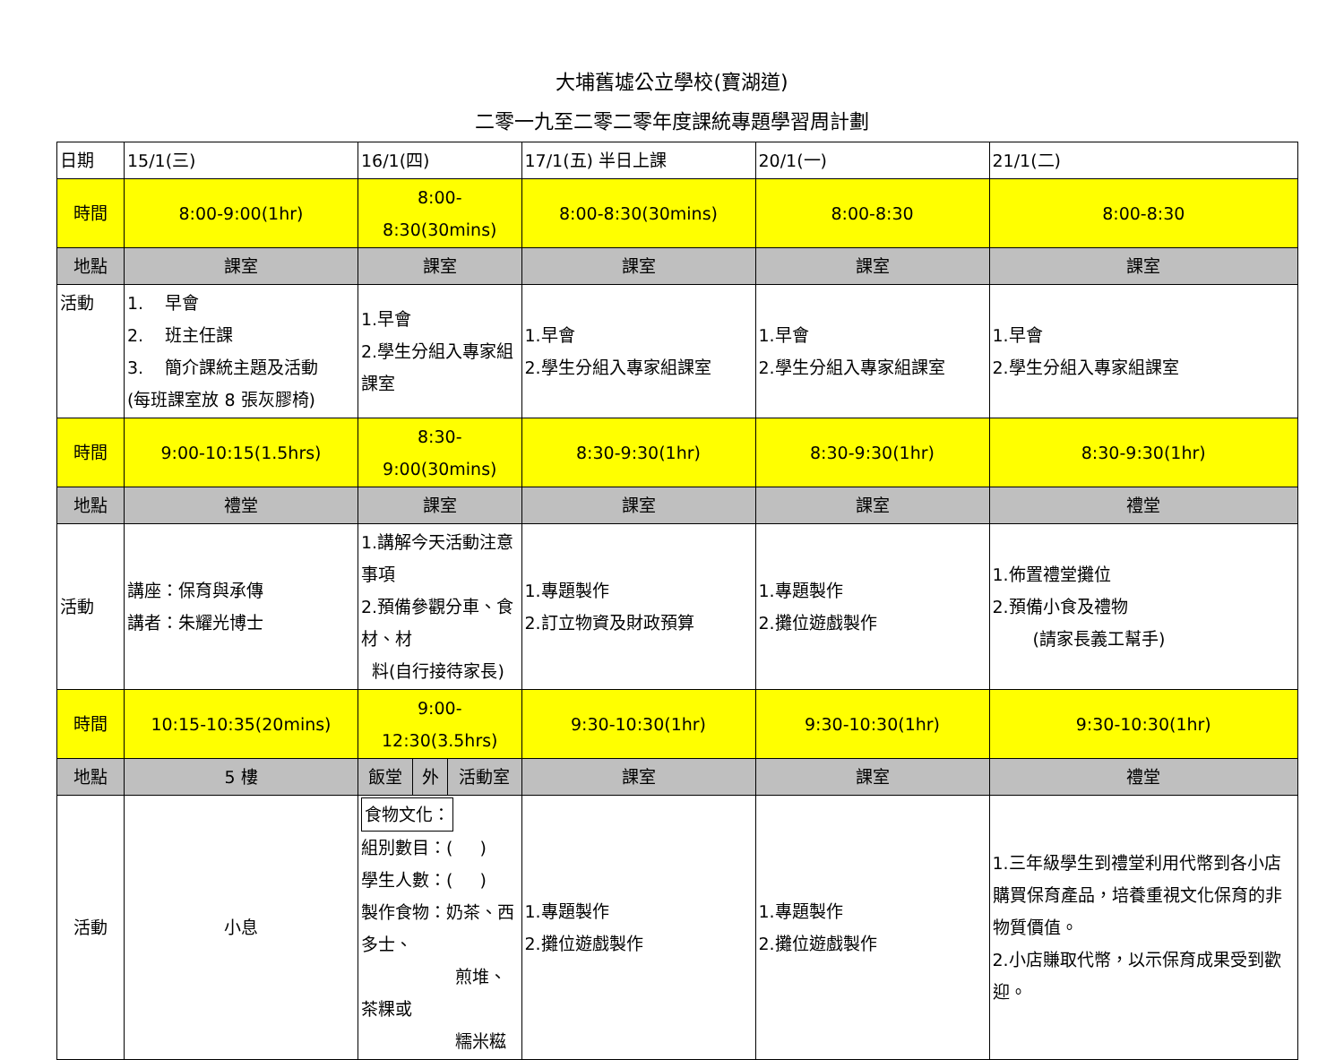大埔舊墟公立學校(寶湖道)
二零一九至二零二零年度課統專題學習周計劃
| 日期 | 15/1(三) | 16/1(四) | | | 17/1(五) 半日上課 | 20/1(一) | 21/1(二) |
| 時間 | 8:00-9:00(1hr) | 8:00-8:30(30mins) | | | 8:00-8:30(30mins) | 8:00-8:30 | 8:00-8:30 |
| 地點 | 課室 | 課室 | | | 課室 | 課室 | 課室 |
| 活動 | 1. 早會 2. 班主任課 3. 簡介課統主題及活動 (每班課室放 8 張灰膠椅) | 1.早會 2.學生分組入專家組課室 | | | 1.早會 2.學生分組入專家組課室 | 1.早會 2.學生分組入專家組課室 | 1.早會 2.學生分組入專家組課室 |
| 時間 | 9:00-10:15(1.5hrs) | 8:30-9:00(30mins) | | | 8:30-9:30(1hr) | 8:30-9:30(1hr) | 8:30-9:30(1hr) |
| 地點 | 禮堂 | 課室 | | | 課室 | 課室 | 禮堂 |
| 活動 | 講座：保育與承傳 講者：朱耀光博士 | 1.講解今天活動注意事項 2.預備參觀分車、食材、材 料(自行接待家長) | | | 1.專題製作 2.訂立物資及財政預算 | 1.專題製作 2.攤位遊戲製作 | 1.佈置禮堂攤位 2.預備小食及禮物 (請家長義工幫手) |
| 時間 | 10:15-10:35(20mins) | 9:00-12:30(3.5hrs) | | | 9:30-10:30(1hr) | 9:30-10:30(1hr) | 9:30-10:30(1hr) |
| 地點 | 5 樓 | 飯堂 | 外 | 活動室 | 課室 | 課室 | 禮堂 |
| 活動 | 小息 | 食物文化： 組別數目：( ) 學生人數：( ) 製作食物：奶茶、西多士、 煎堆、茶粿或 糯米糍 | | | 1.專題製作 2.攤位遊戲製作 | 1.專題製作 2.攤位遊戲製作 | 1.三年級學生到禮堂利用代幣到各小店購買保育產品，培養重視文化保育的非物質價值。 2.小店賺取代幣，以示保育成果受到歡迎。 |